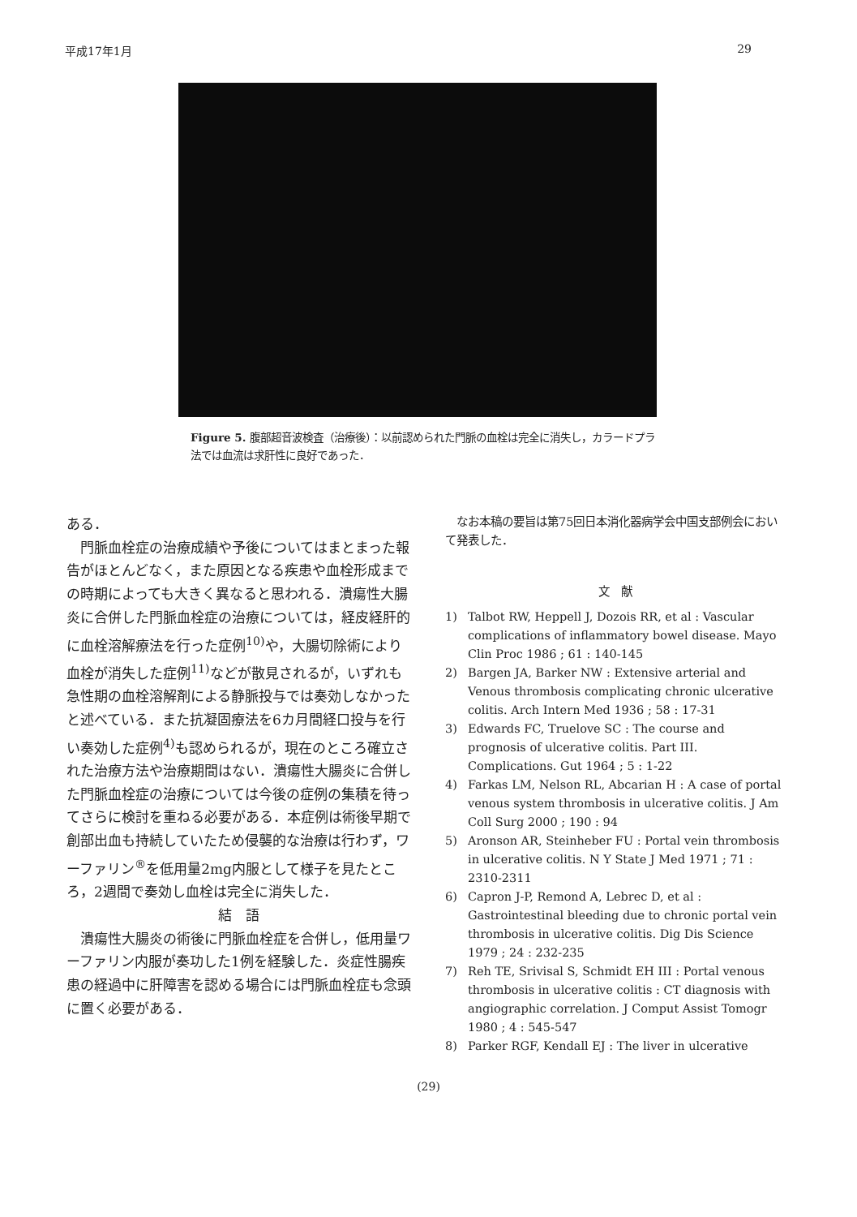平成17年1月 29
Figure 5. 腹部超音波検査（治療後）：以前認められた門脈の血栓は完全に消失し，カラードプラ法では血流は求肝性に良好であった．
ある．
　門脈血栓症の治療成績や予後についてはまとまった報告がほとんどなく，また原因となる疾患や血栓形成までの時期によっても大きく異なると思われる．潰瘍性大腸炎に合併した門脈血栓症の治療については，経皮経肝的に血栓溶解療法を行った症例<sup>10)</sup>や，大腸切除術により血栓が消失した症例<sup>11)</sup>などが散見されるが，いずれも急性期の血栓溶解剤による静脈投与では奏効しなかったと述べている．また抗凝固療法を6カ月間経口投与を行い奏効した症例<sup>4)</sup>も認められるが，現在のところ確立された治療方法や治療期間はない．潰瘍性大腸炎に合併した門脈血栓症の治療については今後の症例の集積を待ってさらに検討を重ねる必要がある．本症例は術後早期で創部出血も持続していたため侵襲的な治療は行わず，ワーファリン<sup>®</sup>を低用量2mg内服として様子を見たところ，2週間で奏効し血栓は完全に消失した．
結　語
　潰瘍性大腸炎の術後に門脈血栓症を合併し，低用量ワーファリン内服が奏功した1例を経験した．炎症性腸疾患の経過中に肝障害を認める場合には門脈血栓症も念頭に置く必要がある．
　なお本稿の要旨は第75回日本消化器病学会中国支部例会において発表した．
文　献
1) Talbot RW, Heppell J, Dozois RR, et al : Vascular complications of inflammatory bowel disease. Mayo Clin Proc 1986 ; 61 : 140-145
2) Bargen JA, Barker NW : Extensive arterial and Venous thrombosis complicating chronic ulcerative colitis. Arch Intern Med 1936 ; 58 : 17-31
3) Edwards FC, Truelove SC : The course and prognosis of ulcerative colitis. Part III. Complications. Gut 1964 ; 5 : 1-22
4) Farkas LM, Nelson RL, Abcarian H : A case of portal venous system thrombosis in ulcerative colitis. J Am Coll Surg 2000 ; 190 : 94
5) Aronson AR, Steinheber FU : Portal vein thrombosis in ulcerative colitis. N Y State J Med 1971 ; 71 : 2310-2311
6) Capron J-P, Remond A, Lebrec D, et al : Gastrointestinal bleeding due to chronic portal vein thrombosis in ulcerative colitis. Dig Dis Science 1979 ; 24 : 232-235
7) Reh TE, Srivisal S, Schmidt EH III : Portal venous thrombosis in ulcerative colitis : CT diagnosis with angiographic correlation. J Comput Assist Tomogr 1980 ; 4 : 545-547
8) Parker RGF, Kendall EJ : The liver in ulcerative
(29)